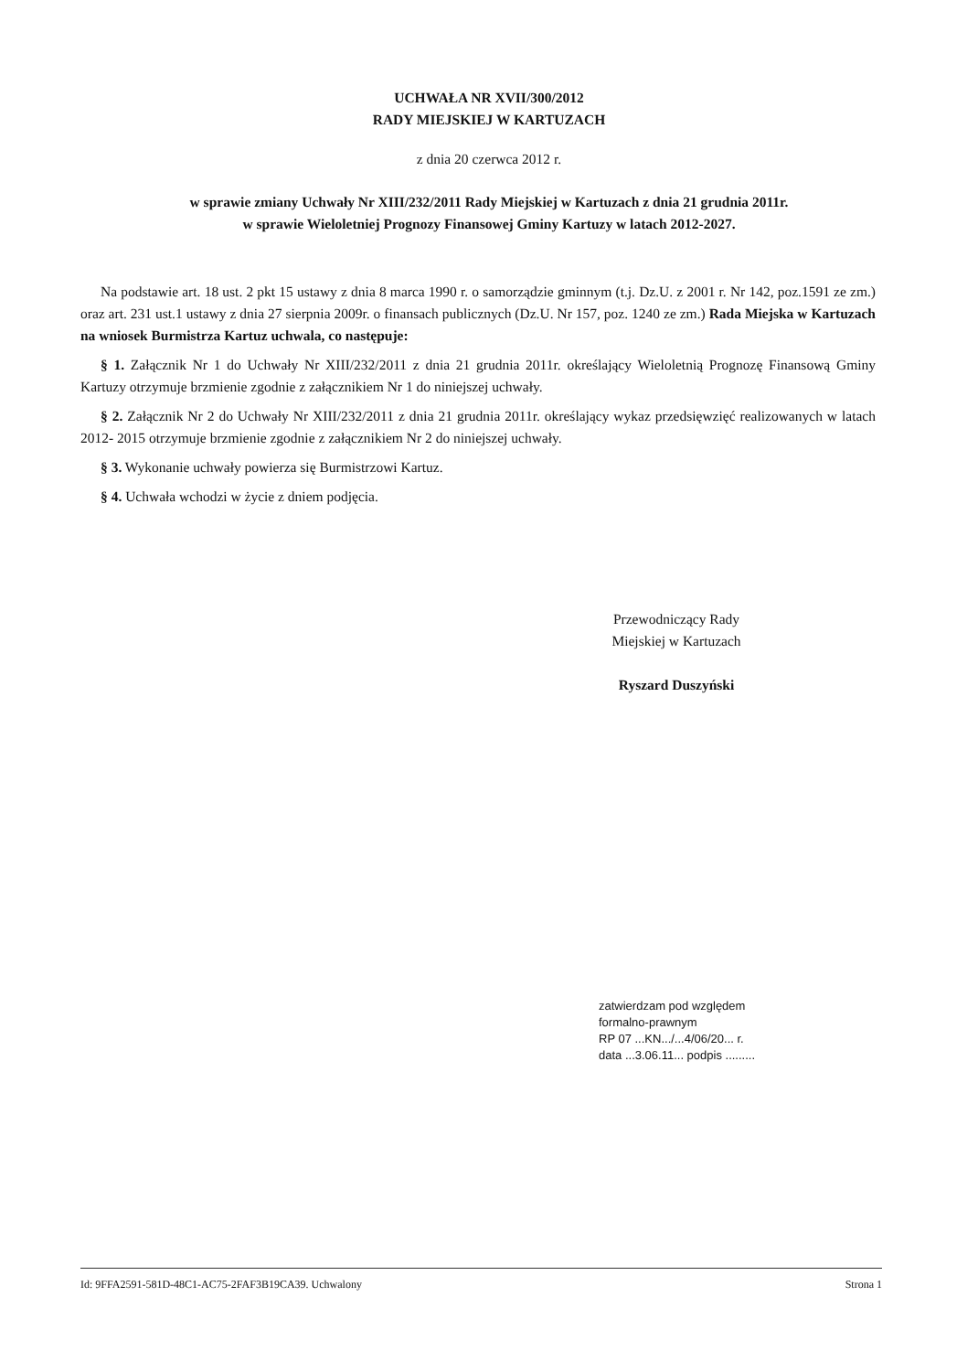UCHWAŁA NR XVII/300/2012
RADY MIEJSKIEJ W KARTUZACH
z dnia 20 czerwca 2012 r.
w sprawie zmiany Uchwały Nr XIII/232/2011 Rady Miejskiej w Kartuzach z dnia 21 grudnia 2011r.
w sprawie Wieloletniej Prognozy Finansowej Gminy Kartuzy w latach 2012-2027.
Na podstawie art. 18 ust. 2 pkt 15 ustawy z dnia 8 marca 1990 r. o samorządzie gminnym (t.j. Dz.U. z 2001 r. Nr 142, poz.1591 ze zm.) oraz art. 231 ust.1 ustawy z dnia 27 sierpnia 2009r. o finansach publicznych (Dz.U. Nr 157, poz. 1240 ze zm.) Rada Miejska w Kartuzach na wniosek Burmistrza Kartuz uchwala, co następuje:
§ 1. Załącznik Nr 1 do Uchwały Nr XIII/232/2011 z dnia 21 grudnia 2011r. określający Wieloletnią Prognozę Finansową Gminy Kartuzy otrzymuje brzmienie zgodnie z załącznikiem Nr 1 do niniejszej uchwały.
§ 2. Załącznik Nr 2 do Uchwały Nr XIII/232/2011 z dnia 21 grudnia 2011r. określający wykaz przedsięwzięć realizowanych w latach 2012- 2015 otrzymuje brzmienie zgodnie z załącznikiem Nr 2 do niniejszej uchwały.
§ 3. Wykonanie uchwały powierza się Burmistrzowi Kartuz.
§ 4. Uchwała wchodzi w życie z dniem podjęcia.
Przewodniczący Rady
Miejskiej w Kartuzach
Ryszard Duszyński
zatwierdzam pod względem
formalno-prawnym
RP 07 ...KN.../...4/06/20... r.
data ...3.06.11... podpis .........
Id: 9FFA2591-581D-48C1-AC75-2FAF3B19CA39. Uchwalony Strona 1